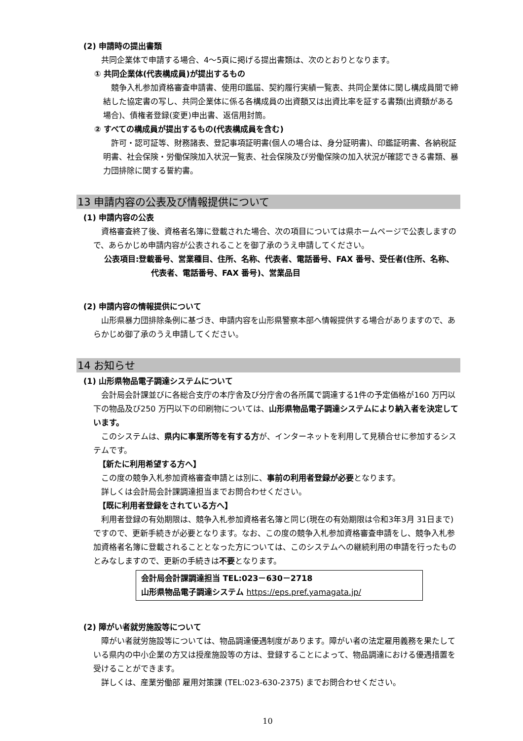(2) 申請時の提出書類
共同企業体で申請する場合、4～5頁に掲げる提出書類は、次のとおりとなります。
① 共同企業体(代表構成員)が提出するもの
競争入札参加資格審査申請書、使用印鑑届、契約履行実績一覧表、共同企業体に関し構成員間で締結した協定書の写し、共同企業体に係る各構成員の出資額又は出資比率を証する書類(出資額がある場合)、債権者登録(変更)申出書、返信用封筒。
② すべての構成員が提出するもの(代表構成員を含む)
許可・認可証等、財務諸表、登記事項証明書(個人の場合は、身分証明書)、印鑑証明書、各納税証明書、社会保険・労働保険加入状況一覧表、社会保険及び労働保険の加入状況が確認できる書類、暴力団排除に関する誓約書。
13 申請内容の公表及び情報提供について
(1) 申請内容の公表
資格審査終了後、資格者名簿に登載された場合、次の項目については県ホームページで公表しますので、あらかじめ申請内容が公表されることを御了承のうえ申請してください。
公表項目:登載番号、営業種目、住所、名称、代表者、電話番号、FAX 番号、受任者(住所、名称、代表者、電話番号、FAX 番号)、営業品目
(2) 申請内容の情報提供について
山形県暴力団排除条例に基づき、申請内容を山形県警察本部へ情報提供する場合がありますので、あらかじめ御了承のうえ申請してください。
14 お知らせ
(1) 山形県物品電子調達システムについて
会計局会計課並びに各総合支庁の本庁舎及び分庁舎の各所属で調達する1件の予定価格が160 万円以下の物品及び250 万円以下の印刷物については、山形県物品電子調達システムにより納入者を決定しています。
このシステムは、県内に事業所等を有する方が、インターネットを利用して見積合せに参加するシステムです。
【新たに利用希望する方へ】
この度の競争入札参加資格審査申請とは別に、事前の利用者登録が必要となります。
詳しくは会計局会計課調達担当までお問合わせください。
【既に利用者登録をされている方へ】
利用者登録の有効期限は、競争入札参加資格者名簿と同じ(現在の有効期限は令和3年3月 31日まで)ですので、更新手続きが必要となります。なお、この度の競争入札参加資格審査申請をし、競争入札参加資格者名簿に登載されることとなった方については、このシステムへの継続利用の申請を行ったものとみなしますので、更新の手続きは不要となります。
会計局会計課調達担当 TEL:023－630－2718
山形県物品電子調達システム https://eps.pref.yamagata.jp/
(2) 障がい者就労施設等について
障がい者就労施設等については、物品調達優遇制度があります。障がい者の法定雇用義務を果たしている県内の中小企業の方又は授産施設等の方は、登録することによって、物品調達における優遇措置を受けることができます。
詳しくは、産業労働部 雇用対策課 (TEL:023-630-2375) までお問合わせください。
10